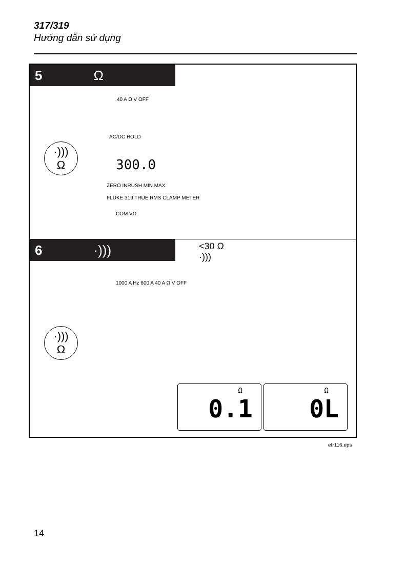317/319
Hướng dẫn sử dụng
5 Ω
·)))
Ω
40 A Ω V OFF
AC/DC HOLD
300.0
ZERO INRUSH MIN MAX
FLUKE 319 TRUE RMS CLAMP METER
COM VΩ
6 ·)))
<30 Ω
·)))
1000 A Hz 600 A 40 A Ω V OFF
·)))
Ω
Ω
0.1
Ω
0L
etr116.eps
14